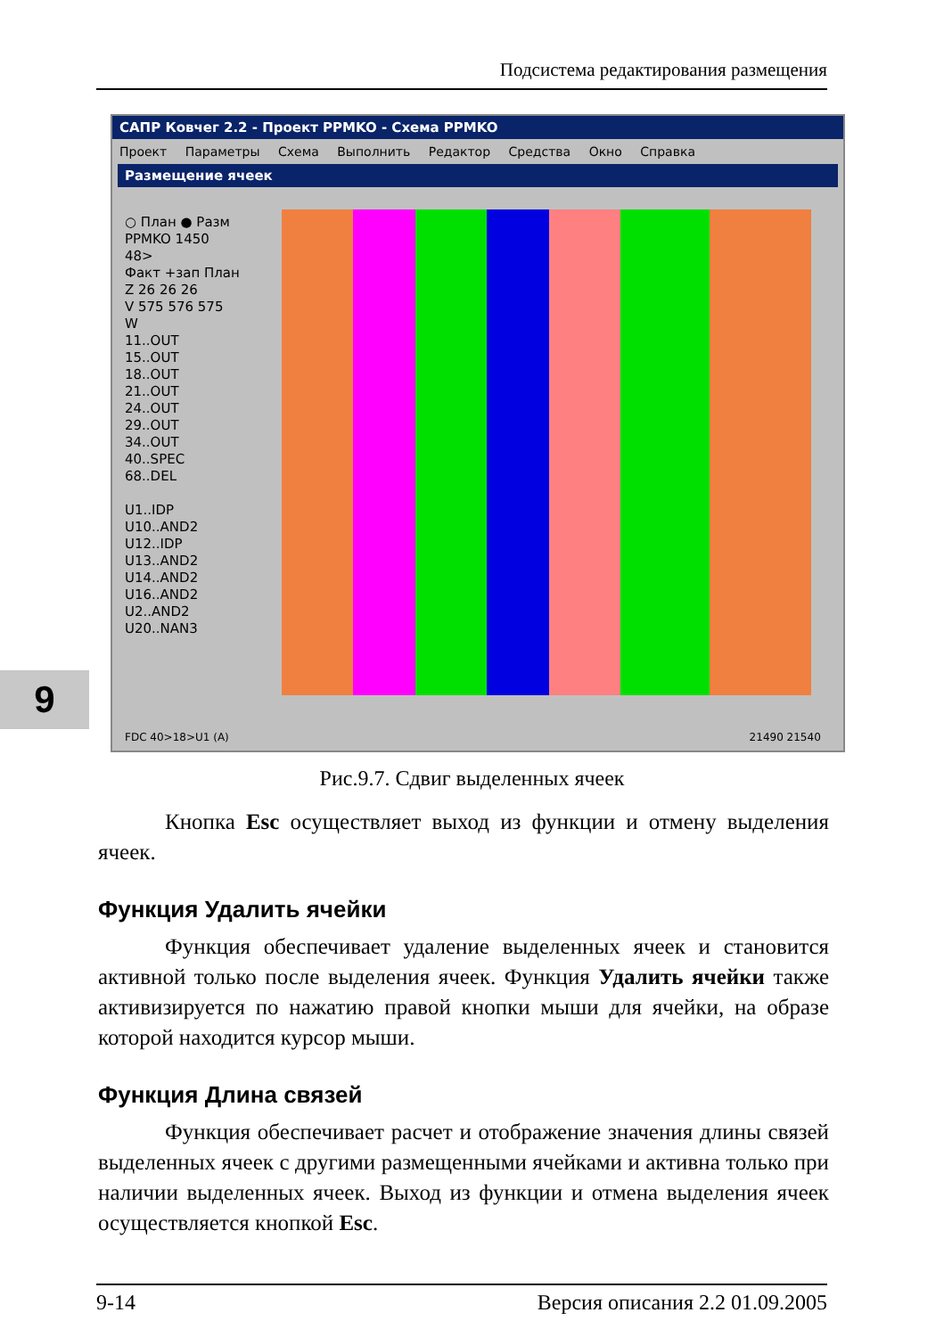Подсистема редактирования размещения
САПР Ковчег 2.2 - Проект PPMKO - Схема PPMKO
Проект Параметры Схема Выполнить Редактор Средства Окно Справка
Размещение ячеек
○ План ● Разм
PPMKO 1450
48>
Факт +зап План
Z 26 26 26
V 575 576 575
W
11..OUT
15..OUT
18..OUT
21..OUT
24..OUT
29..OUT
34..OUT
40..SPEC
68..DEL
U1..IDP
U10..AND2
U12..IDP
U13..AND2
U14..AND2
U16..AND2
U2..AND2
U20..NAN3
FDC 40>18>U1 (A) 21490 21540
9
Рис.9.7. Сдвиг выделенных ячеек
Кнопка Esc осуществляет выход из функции и отмену выделения ячеек.
Функция Удалить ячейки
Функция обеспечивает удаление выделенных ячеек и становится активной только после выделения ячеек. Функция Удалить ячейки также активизируется по нажатию правой кнопки мыши для ячейки, на образе которой находится курсор мыши.
Функция Длина связей
Функция обеспечивает расчет и отображение значения длины связей выделенных ячеек с другими размещенными ячейками и активна только при наличии выделенных ячеек. Выход из функции и отмена выделения ячеек осуществляется кнопкой Esc.
9-14 Версия описания 2.2 01.09.2005